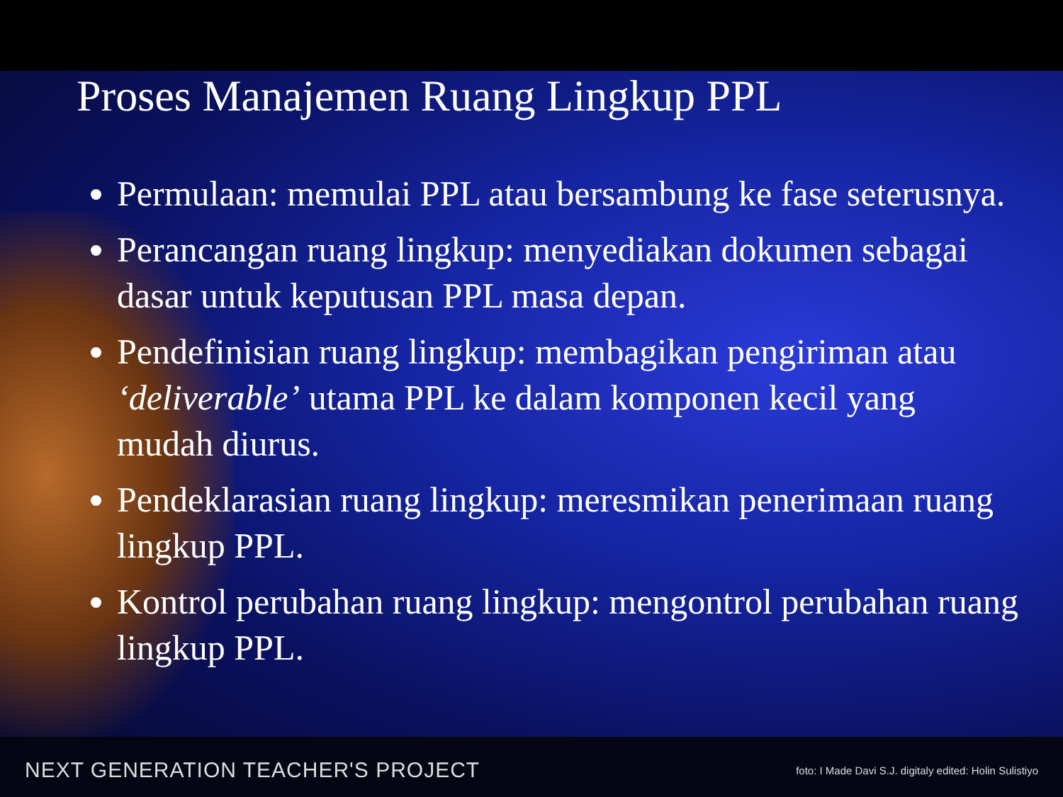Proses Manajemen Ruang Lingkup PPL
Permulaan: memulai PPL atau bersambung ke fase seterusnya.
Perancangan ruang lingkup: menyediakan dokumen sebagai dasar untuk keputusan PPL masa depan.
Pendefinisian ruang lingkup: membagikan pengiriman atau ‘deliverable’ utama PPL ke dalam komponen kecil yang mudah diurus.
Pendeklarasian ruang lingkup: meresmikan penerimaan ruang lingkup PPL.
Kontrol perubahan ruang lingkup: mengontrol perubahan ruang lingkup PPL.
NEXT GENERATION TEACHER'S PROJECT foto: I Made Davi S.J. digitaly edited: Holin Sulistiyo